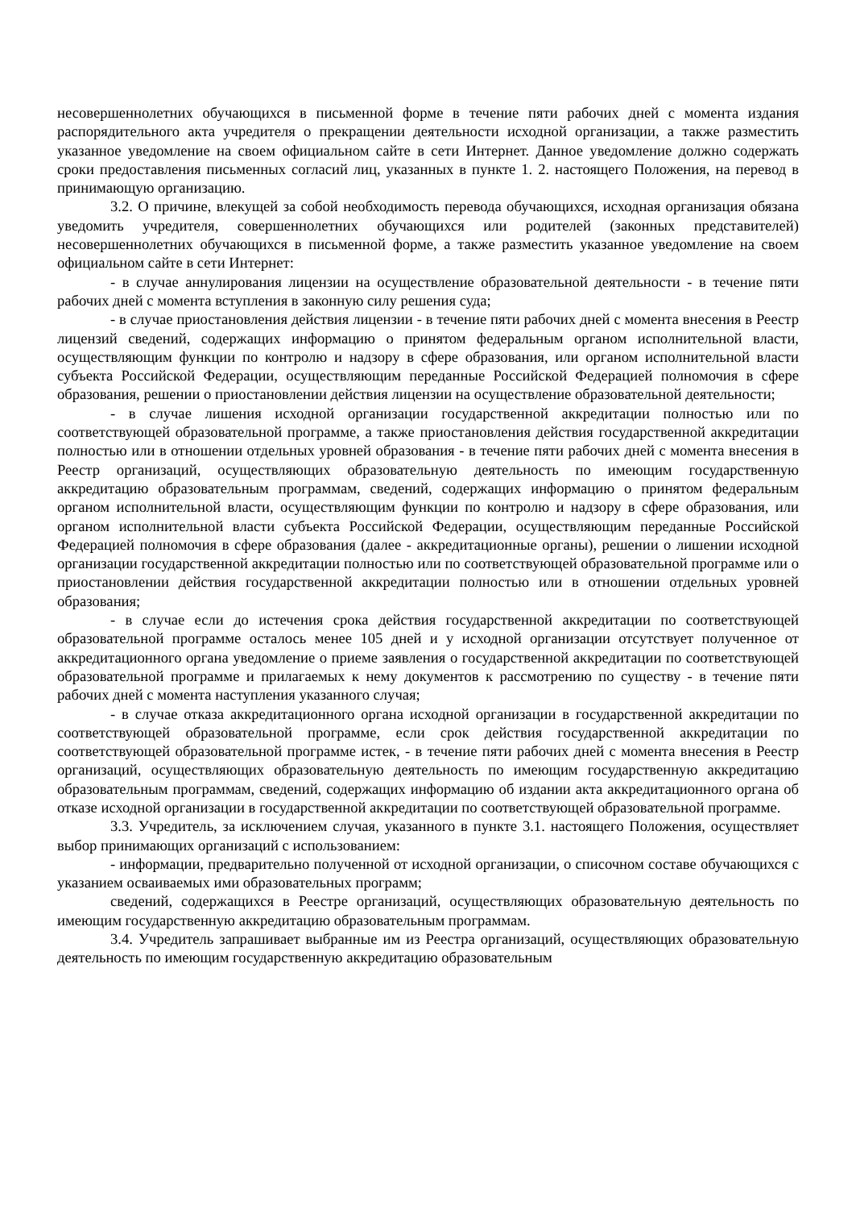несовершеннолетних обучающихся в письменной форме в течение пяти рабочих дней с момента издания распорядительного акта учредителя о прекращении деятельности исходной организации, а также разместить указанное уведомление на своем официальном сайте в сети Интернет. Данное уведомление должно содержать сроки предоставления письменных согласий лиц, указанных в пункте 1. 2. настоящего Положения, на перевод в принимающую организацию.
3.2. О причине, влекущей за собой необходимость перевода обучающихся, исходная организация обязана уведомить учредителя, совершеннолетних обучающихся или родителей (законных представителей) несовершеннолетних обучающихся в письменной форме, а также разместить указанное уведомление на своем официальном сайте в сети Интернет:
- в случае аннулирования лицензии на осуществление образовательной деятельности - в течение пяти рабочих дней с момента вступления в законную силу решения суда;
- в случае приостановления действия лицензии - в течение пяти рабочих дней с момента внесения в Реестр лицензий сведений, содержащих информацию о принятом федеральным органом исполнительной власти, осуществляющим функции по контролю и надзору в сфере образования, или органом исполнительной власти субъекта Российской Федерации, осуществляющим переданные Российской Федерацией полномочия в сфере образования, решении о приостановлении действия лицензии на осуществление образовательной деятельности;
- в случае лишения исходной организации государственной аккредитации полностью или по соответствующей образовательной программе, а также приостановления действия государственной аккредитации полностью или в отношении отдельных уровней образования - в течение пяти рабочих дней с момента внесения в Реестр организаций, осуществляющих образовательную деятельность по имеющим государственную аккредитацию образовательным программам, сведений, содержащих информацию о принятом федеральным органом исполнительной власти, осуществляющим функции по контролю и надзору в сфере образования, или органом исполнительной власти субъекта Российской Федерации, осуществляющим переданные Российской Федерацией полномочия в сфере образования (далее - аккредитационные органы), решении о лишении исходной организации государственной аккредитации полностью или по соответствующей образовательной программе или о приостановлении действия государственной аккредитации полностью или в отношении отдельных уровней образования;
- в случае если до истечения срока действия государственной аккредитации по соответствующей образовательной программе осталось менее 105 дней и у исходной организации отсутствует полученное от аккредитационного органа уведомление о приеме заявления о государственной аккредитации по соответствующей образовательной программе и прилагаемых к нему документов к рассмотрению по существу - в течение пяти рабочих дней с момента наступления указанного случая;
- в случае отказа аккредитационного органа исходной организации в государственной аккредитации по соответствующей образовательной программе, если срок действия государственной аккредитации по соответствующей образовательной программе истек, - в течение пяти рабочих дней с момента внесения в Реестр организаций, осуществляющих образовательную деятельность по имеющим государственную аккредитацию образовательным программам, сведений, содержащих информацию об издании акта аккредитационного органа об отказе исходной организации в государственной аккредитации по соответствующей образовательной программе.
3.3. Учредитель, за исключением случая, указанного в пункте 3.1. настоящего Положения, осуществляет выбор принимающих организаций с использованием:
- информации, предварительно полученной от исходной организации, о списочном составе обучающихся с указанием осваиваемых ими образовательных программ;
сведений, содержащихся в Реестре организаций, осуществляющих образовательную деятельность по имеющим государственную аккредитацию образовательным программам.
3.4. Учредитель запрашивает выбранные им из Реестра организаций, осуществляющих образовательную деятельность по имеющим государственную аккредитацию образовательным